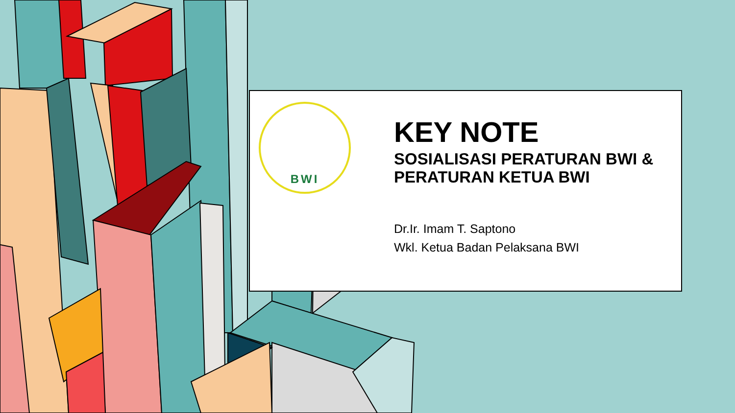BWI
KEY NOTE
SOSIALISASI PERATURAN BWI & PERATURAN KETUA BWI
Dr.Ir. Imam T. Saptono
Wkl. Ketua Badan Pelaksana BWI